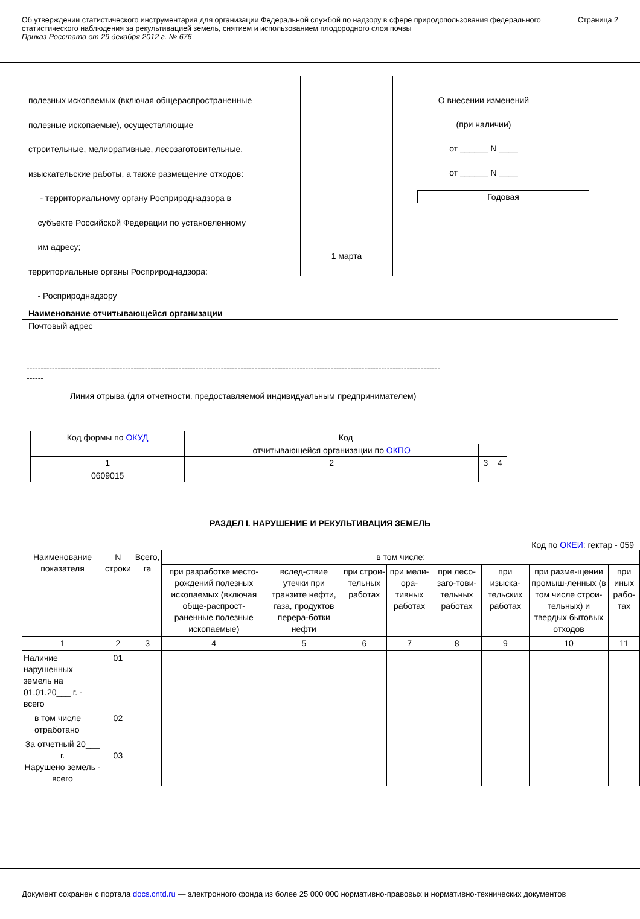Об утверждении статистического инструментария для организации Федеральной службой по надзору в сфере природопользования федерального статистического наблюдения за рекультивацией земель, снятием и использованием плодородного слоя почвы
Приказ Росстата от 29 декабря 2012 г. № 676
Страница 2
полезных ископаемых (включая общераспространенные
полезные ископаемые), осуществляющие
строительные, мелиоративные, лесозаготовительные,
изыскательские работы, а также размещение отходов:
- территориальному органу Росприроднадзора в
субъекте Российской Федерации по установленному
им адресу;
территориальные органы Росприроднадзора:
- Росприроднадзору
1 марта
О внесении изменений
(при наличии)
от ______ N ____
от ______ N ____
Годовая
| Наименование отчитывающейся организации |
| Почтовый адрес |
---------------------------------------------------------------------------------------------------------------------------------------------------
------
Линия отрыва (для отчетности, предоставляемой индивидуальным предпринимателем)
| Код формы по ОКУД | Код | | |
| | отчитывающейся организации по ОКПО | | |
| 1 | 2 | 3 | 4 |
| 0609015 | | | |
РАЗДЕЛ I. НАРУШЕНИЕ И РЕКУЛЬТИВАЦИЯ ЗЕМЕЛЬ
Код по ОКЕИ: гектар - 059
| Наименование показателя | N строки | Всего, га | в том числе: | | | | | | | |
| | | | при разработке место-рождений полезных ископаемых (включая обще-распрост-раненные полезные ископаемые) | вслед-ствие утечки при транзите нефти, газа, продуктов перера-ботки нефти | при строи-тельных работах | при мели-ора-тивных работах | при лесо-заго-тови-тельных работах | при изыска-тельских работах | при разме-щении промыш-ленных (в том числе строи-тельных) и твердых бытовых отходов | при иных рабо-тах |
| 1 | 2 | 3 | 4 | 5 | 6 | 7 | 8 | 9 | 10 | 11 |
| Наличие нарушенных земель на 01.01.20___ г. - всего | 01 | | | | | | | | | |
| в том числе отработано | 02 | | | | | | | | | |
| За отчетный 20___ г. Нарушено земель - всего | 03 | | | | | | | | | |
Документ сохранен с портала docs.cntd.ru — электронного фонда из более 25 000 000 нормативно-правовых и нормативно-технических документов